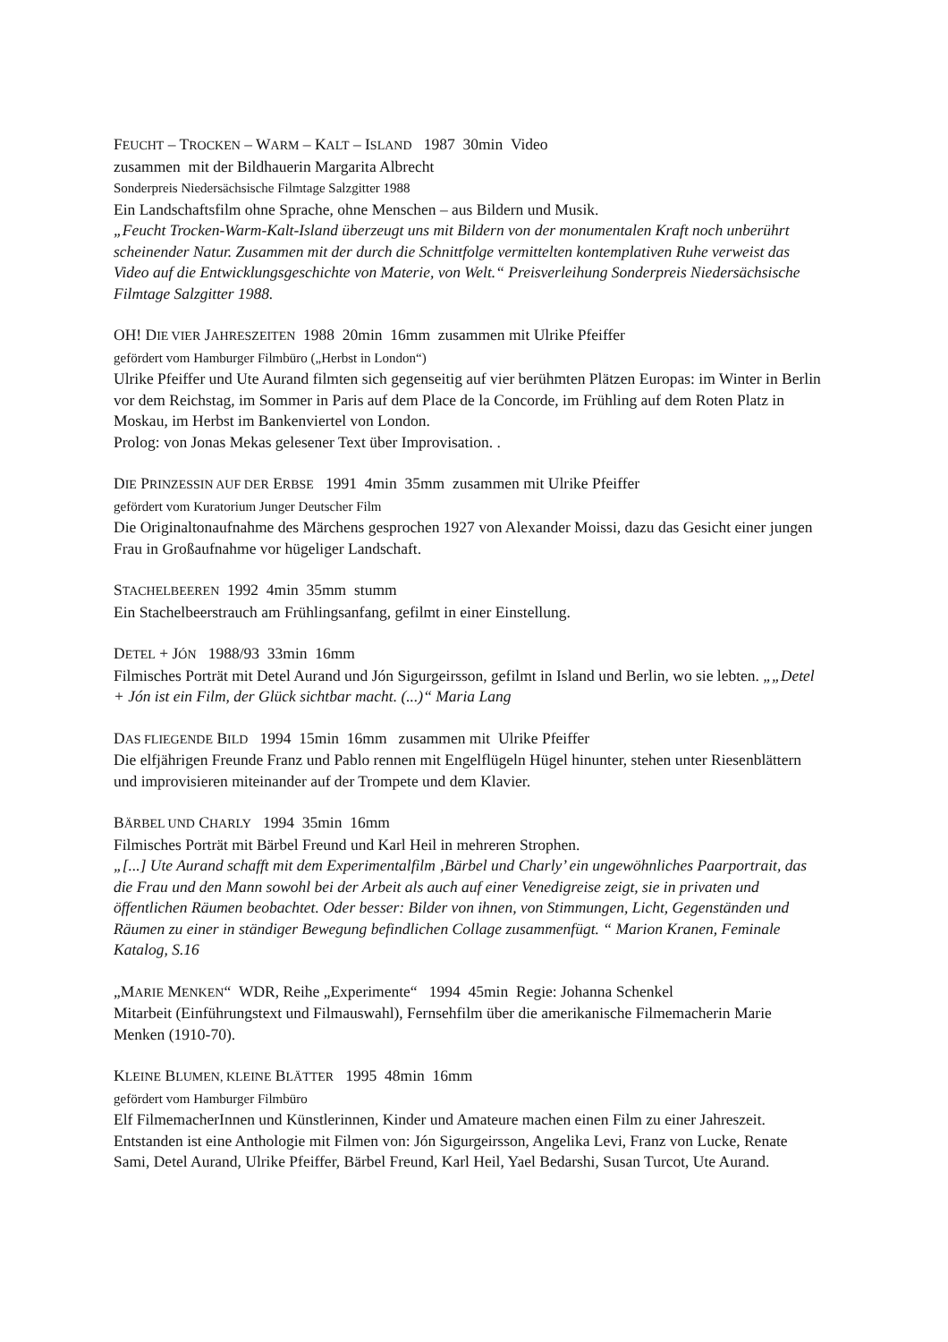FEUCHT – TROCKEN – WARM – KALT – ISLAND 1987 30min Video
zusammen mit der Bildhauerin Margarita Albrecht
Sonderpreis Niedersächsische Filmtage Salzgitter 1988
Ein Landschaftsfilm ohne Sprache, ohne Menschen – aus Bildern und Musik.
„Feucht Trocken-Warm-Kalt-Island überzeugt uns mit Bildern von der monumentalen Kraft noch unberührt scheinender Natur. Zusammen mit der durch die Schnittfolge vermittelten kontemplativen Ruhe verweist das Video auf die Entwicklungsgeschichte von Materie, von Welt.“ Preisverleihung Sonderpreis Niedersächsische Filmtage Salzgitter 1988.
OH! DIE VIER JAHRESZEITEN 1988 20min 16mm zusammen mit Ulrike Pfeiffer
gefördert vom Hamburger Filmbüro („Herbst in London“)
Ulrike Pfeiffer und Ute Aurand filmten sich gegenseitig auf vier berühmten Plätzen Europas: im Winter in Berlin vor dem Reichstag, im Sommer in Paris auf dem Place de la Concorde, im Frühling auf dem Roten Platz in Moskau, im Herbst im Bankenviertel von London.
Prolog: von Jonas Mekas gelesener Text über Improvisation. .
DIE PRINZESSIN AUF DER ERBSE 1991 4min 35mm zusammen mit Ulrike Pfeiffer
gefördert vom Kuratorium Junger Deutscher Film
Die Originaltonaufnahme des Märchens gesprochen 1927 von Alexander Moissi, dazu das Gesicht einer jungen Frau in Großaufnahme vor hügeliger Landschaft.
STACHELBEEREN 1992 4min 35mm stumm
Ein Stachelbeerstrauch am Frühlingsanfang, gefilmt in einer Einstellung.
DETEL + JÓN 1988/93 33min 16mm
Filmisches Porträt mit Detel Aurand und Jón Sigurgeirsson, gefilmt in Island und Berlin, wo sie lebten. „„Detel + Jón ist ein Film, der Glück sichtbar macht. (...)“ Maria Lang
DAS FLIEGENDE BILD 1994 15min 16mm zusammen mit Ulrike Pfeiffer
Die elfjährigen Freunde Franz und Pablo rennen mit Engelflügeln Hügel hinunter, stehen unter Riesenblättern und improvisieren miteinander auf der Trompete und dem Klavier.
BÄRBEL UND CHARLY 1994 35min 16mm
Filmisches Porträt mit Bärbel Freund und Karl Heil in mehreren Strophen.
„[...] Ute Aurand schafft mit dem Experimentalfilm ‚Bärbel und Charly’ ein ungewöhnliches Paarportrait, das die Frau und den Mann sowohl bei der Arbeit als auch auf einer Venedigreise zeigt, sie in privaten und öffentlichen Räumen beobachtet. Oder besser: Bilder von ihnen, von Stimmungen, Licht, Gegenständen und Räumen zu einer in ständiger Bewegung befindlichen Collage zusammenfügt. “ Marion Kranen, Feminale Katalog, S.16
„MARIE MENKEN“ WDR, Reihe „Experimente“ 1994 45min Regie: Johanna Schenkel
Mitarbeit (Einführungstext und Filmauswahl), Fernsehfilm über die amerikanische Filmemacherin Marie Menken (1910-70).
KLEINE BLUMEN, KLEINE BLÄTTER 1995 48min 16mm
gefördert vom Hamburger Filmbüro
Elf FilmemacherInnen und Künstlerinnen, Kinder und Amateure machen einen Film zu einer Jahreszeit. Entstanden ist eine Anthologie mit Filmen von: Jón Sigurgeirsson, Angelika Levi, Franz von Lucke, Renate Sami, Detel Aurand, Ulrike Pfeiffer, Bärbel Freund, Karl Heil, Yael Bedarshi, Susan Turcot, Ute Aurand.